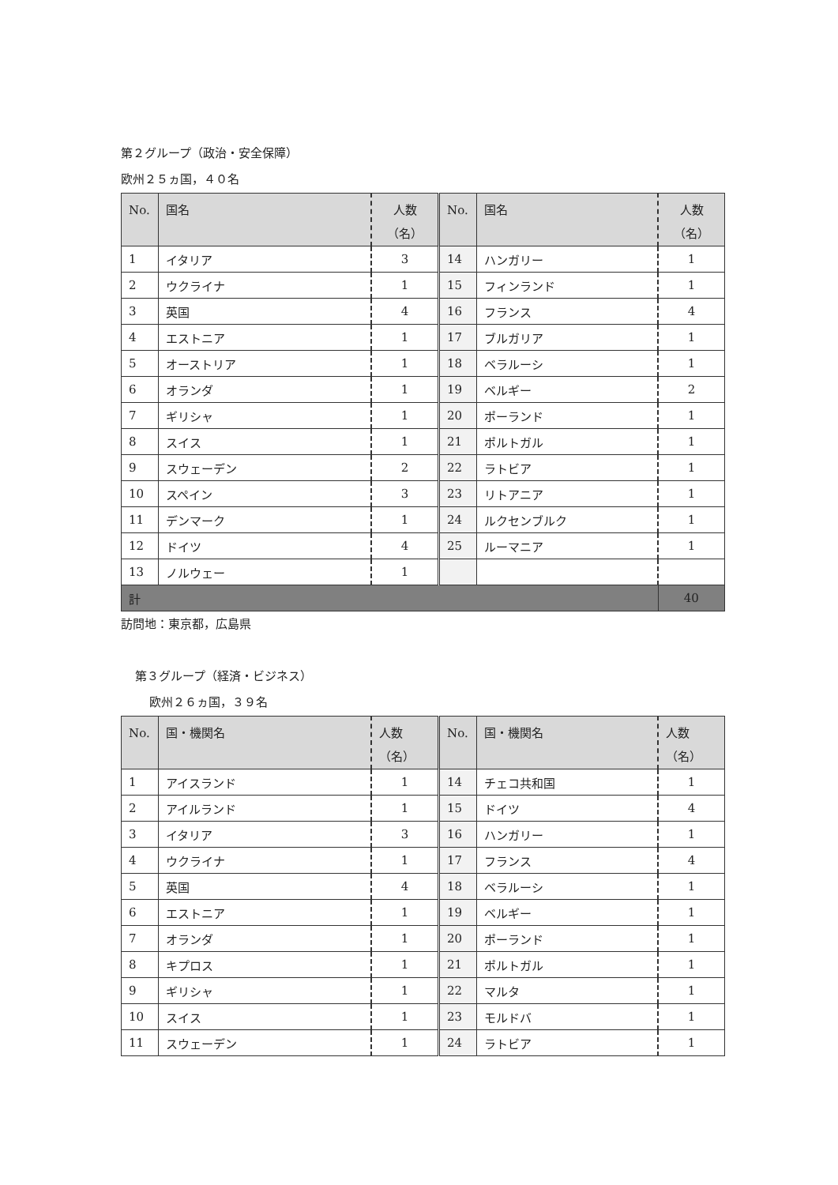第２グループ（政治・安全保障）
欧州２５ヵ国，４０名
| No. | 国名 | 人数 （名） | No. | 国名 | 人数 （名） |
| --- | --- | --- | --- | --- | --- |
| 1 | イタリア | 3 | 14 | ハンガリー | 1 |
| 2 | ウクライナ | 1 | 15 | フィンランド | 1 |
| 3 | 英国 | 4 | 16 | フランス | 4 |
| 4 | エストニア | 1 | 17 | ブルガリア | 1 |
| 5 | オーストリア | 1 | 18 | ベラルーシ | 1 |
| 6 | オランダ | 1 | 19 | ベルギー | 2 |
| 7 | ギリシャ | 1 | 20 | ポーランド | 1 |
| 8 | スイス | 1 | 21 | ポルトガル | 1 |
| 9 | スウェーデン | 2 | 22 | ラトビア | 1 |
| 10 | スペイン | 3 | 23 | リトアニア | 1 |
| 11 | デンマーク | 1 | 24 | ルクセンブルク | 1 |
| 12 | ドイツ | 4 | 25 | ルーマニア | 1 |
| 13 | ノルウェー | 1 | | | |
| 計 | | | | | 40 |
訪問地：東京都，広島県
第３グループ（経済・ビジネス）
欧州２６ヵ国，３９名
| No. | 国・機関名 | 人数 （名） | No. | 国・機関名 | 人数 （名） |
| --- | --- | --- | --- | --- | --- |
| 1 | アイスランド | 1 | 14 | チェコ共和国 | 1 |
| 2 | アイルランド | 1 | 15 | ドイツ | 4 |
| 3 | イタリア | 3 | 16 | ハンガリー | 1 |
| 4 | ウクライナ | 1 | 17 | フランス | 4 |
| 5 | 英国 | 4 | 18 | ベラルーシ | 1 |
| 6 | エストニア | 1 | 19 | ベルギー | 1 |
| 7 | オランダ | 1 | 20 | ポーランド | 1 |
| 8 | キプロス | 1 | 21 | ポルトガル | 1 |
| 9 | ギリシャ | 1 | 22 | マルタ | 1 |
| 10 | スイス | 1 | 23 | モルドバ | 1 |
| 11 | スウェーデン | 1 | 24 | ラトビア | 1 |